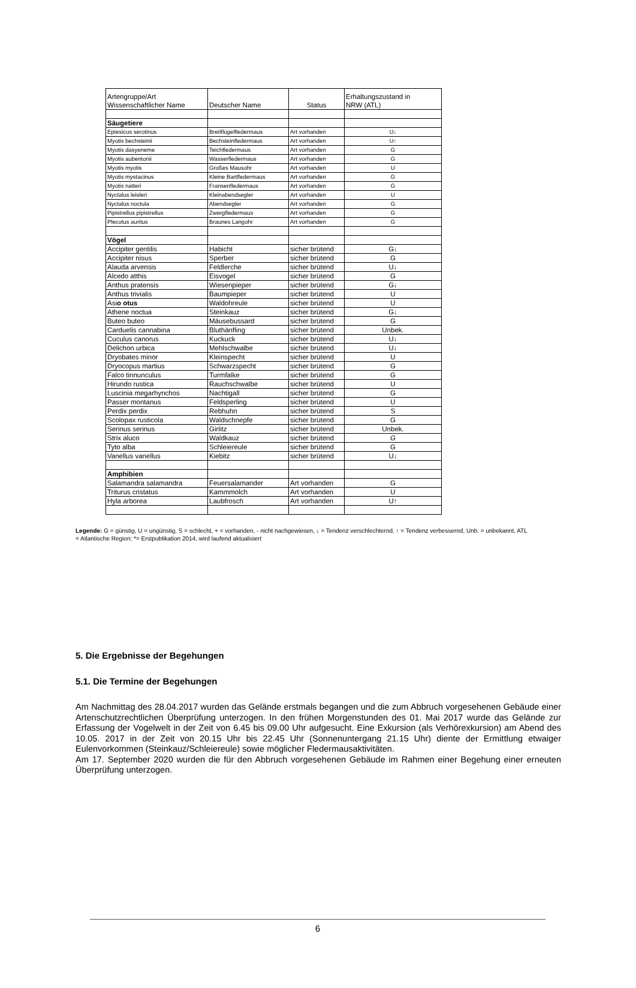| Artengruppe/Art Wissenschaftlicher Name | Deutscher Name | Status | Erhaltungszustand in NRW (ATL) |
| --- | --- | --- | --- |
| Säugetiere | | | |
| Eptesicus serotinus | Breitflügelfledermaus | Art vorhanden | U↓ |
| Myotis bechsteinii | Bechsteinfledermaus | Art vorhanden | U↑ |
| Myotis dasyeneme | Teichfledermaus | Art vorhanden | G |
| Myotis aubentonii | Wasserfledermaus | Art vorhanden | G |
| Myotis myotis | Großes Mausohr | Art vorhanden | U |
| Myotis mystacinus | Kleine Bartfledermaus | Art vorhanden | G |
| Myotis natteri | Fransenfledermaus | Art vorhanden | G |
| Nyctalus leisleri | Kleinabendsegler | Art vorhanden | U |
| Nyctalus noctula | Abendsegler | Art vorhanden | G |
| Pipistrellus pipistrellus | Zwergfledermaus | Art vorhanden | G |
| Plecotus auritus | Braunes Langohr | Art vorhanden | G |
| Vögel | | | |
| Accipiter gentilis | Habicht | sicher brütend | G↓ |
| Accipiter nisus | Sperber | sicher brütend | G |
| Alauda arvensis | Feldlerche | sicher brütend | U↓ |
| Alcedo atthis | Eisvogel | sicher brütend | G |
| Anthus pratensis | Wiesenpieper | sicher brütend | G↓ |
| Anthus trivialis | Baumpieper | sicher brütend | U |
| Asi o otus | Waldohreule | sicher brütend | U |
| Athene noctua | Steinkauz | sicher brütend | G↓ |
| Buteo buteo | Mäusebussard | sicher brütend | G |
| Carduelis cannabina | Bluthänfling | sicher brütend | Unbek. |
| Cuculus canorus | Kuckuck | sicher brütend | U↓ |
| Delichon urbica | Mehlschwalbe | sicher brütend | U↓ |
| Dryobates minor | Kleinspecht | sicher brütend | U |
| Dryocopus martius | Schwarzspecht | sicher brütend | G |
| Falco tinnunculus | Turmfalke | sicher brütend | G |
| Hirundo rustica | Rauchschwalbe | sicher brütend | U |
| Luscinia megarhynchos | Nachtigall | sicher brütend | G |
| Passer montanus | Feldsperling | sicher brütend | U |
| Perdix perdix | Rebhuhn | sicher brütend | S |
| Scolopax rusticola | Waldschnepfe | sicher brütend | G |
| Serinus serinus | Girlitz | sicher brütend | Unbek. |
| Strix aluco | Waldkauz | sicher brütend | G |
| Tyto alba | Schleiereule | sicher brütend | G |
| Vanellus vanellus | Kiebitz | sicher brütend | U↓ |
| Amphibien | | | |
| Salamandra salamandra | Feuersalamander | Art vorhanden | G |
| Triturus cristatus | Kammmolch | Art vorhanden | U |
| Hyla arborea | Laubfrosch | Art vorhanden | U↑ |
Legende: G = günstig, U = ungünstig, S = schlecht, + = vorhanden, - nicht nachgewiesen, ↓ = Tendenz verschlechternd, ↑ = Tendenz verbessernd, Unb. = unbekannt, ATL = Atlantische Region; *= Erstpublikation 2014, wird laufend aktualisiert
5. Die Ergebnisse der Begehungen
5.1. Die Termine der Begehungen
Am Nachmittag des 28.04.2017 wurden das Gelände erstmals begangen und die zum Abbruch vorgesehenen Gebäude einer Artenschutzrechtlichen Überprüfung unterzogen. In den frühen Morgenstunden des 01. Mai 2017 wurde das Gelände zur Erfassung der Vogelwelt in der Zeit von 6.45 bis 09.00 Uhr aufgesucht. Eine Exkursion (als Verhörexkursion) am Abend des 10.05. 2017 in der Zeit von 20.15 Uhr bis 22.45 Uhr (Sonnenuntergang 21.15 Uhr) diente der Ermittlung etwaiger Eulenvorkommen (Steinkauz/Schleiereule) sowie möglicher Fledermausaktivitäten.
Am 17. September 2020 wurden die für den Abbruch vorgesehenen Gebäude im Rahmen einer Begehung einer erneuten Überprüfung unterzogen.
6